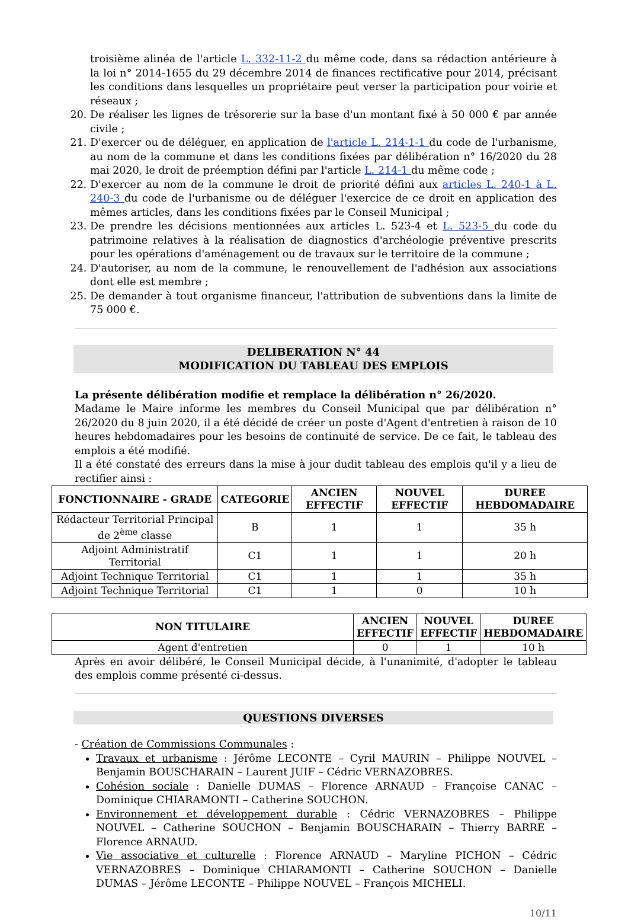troisième alinéa de l'article L. 332-11-2 du même code, dans sa rédaction antérieure à la loi n° 2014-1655 du 29 décembre 2014 de finances rectificative pour 2014, précisant les conditions dans lesquelles un propriétaire peut verser la participation pour voirie et réseaux ;
20. De réaliser les lignes de trésorerie sur la base d'un montant fixé à 50 000 € par année civile ;
21. D'exercer ou de déléguer, en application de l'article L. 214-1-1 du code de l'urbanisme, au nom de la commune et dans les conditions fixées par délibération n° 16/2020 du 28 mai 2020, le droit de préemption défini par l'article L. 214-1 du même code ;
22. D'exercer au nom de la commune le droit de priorité défini aux articles L. 240-1 à L. 240-3 du code de l'urbanisme ou de déléguer l'exercice de ce droit en application des mêmes articles, dans les conditions fixées par le Conseil Municipal ;
23. De prendre les décisions mentionnées aux articles L. 523-4 et L. 523-5 du code du patrimoine relatives à la réalisation de diagnostics d'archéologie préventive prescrits pour les opérations d'aménagement ou de travaux sur le territoire de la commune ;
24. D'autoriser, au nom de la commune, le renouvellement de l'adhésion aux associations dont elle est membre ;
25. De demander à tout organisme financeur, l'attribution de subventions dans la limite de 75 000 €.
DELIBERATION N° 44
MODIFICATION DU TABLEAU DES EMPLOIS
La présente délibération modifie et remplace la délibération n° 26/2020.
Madame le Maire informe les membres du Conseil Municipal que par délibération n° 26/2020 du 8 juin 2020, il a été décidé de créer un poste d'Agent d'entretien à raison de 10 heures hebdomadaires pour les besoins de continuité de service. De ce fait, le tableau des emplois a été modifié.
Il a été constaté des erreurs dans la mise à jour dudit tableau des emplois qu'il y a lieu de rectifier ainsi :
| FONCTIONNAIRE - GRADE | CATEGORIE | ANCIEN EFFECTIF | NOUVEL EFFECTIF | DUREE HEBDOMADAIRE |
| --- | --- | --- | --- | --- |
| Rédacteur Territorial Principal de 2<sup>ème</sup> classe | B | 1 | 1 | 35 h |
| Adjoint Administratif Territorial | C1 | 1 | 1 | 20 h |
| Adjoint Technique Territorial | C1 | 1 | 1 | 35 h |
| Adjoint Technique Territorial | C1 | 1 | 0 | 10 h |
| NON TITULAIRE | ANCIEN EFFECTIF | NOUVEL EFFECTIF | DUREE HEBDOMADAIRE |
| --- | --- | --- | --- |
| Agent d'entretien | 0 | 1 | 10 h |
Après en avoir délibéré, le Conseil Municipal décide, à l'unanimité, d'adopter le tableau des emplois comme présenté ci-dessus.
QUESTIONS DIVERSES
- Création de Commissions Communales :
Travaux et urbanisme : Jérôme LECONTE – Cyril MAURIN – Philippe NOUVEL – Benjamin BOUSCHARAIN – Laurent JUIF – Cédric VERNAZOBRES.
Cohésion sociale : Danielle DUMAS – Florence ARNAUD – Françoise CANAC – Dominique CHIARAMONTI – Catherine SOUCHON.
Environnement et développement durable : Cédric VERNAZOBRES – Philippe NOUVEL – Catherine SOUCHON – Benjamin BOUSCHARAIN – Thierry BARRE – Florence ARNAUD.
Vie associative et culturelle : Florence ARNAUD – Maryline PICHON – Cédric VERNAZOBRES – Dominique CHIARAMONTI – Catherine SOUCHON – Danielle DUMAS – Jérôme LECONTE – Philippe NOUVEL – François MICHELI.
10/11